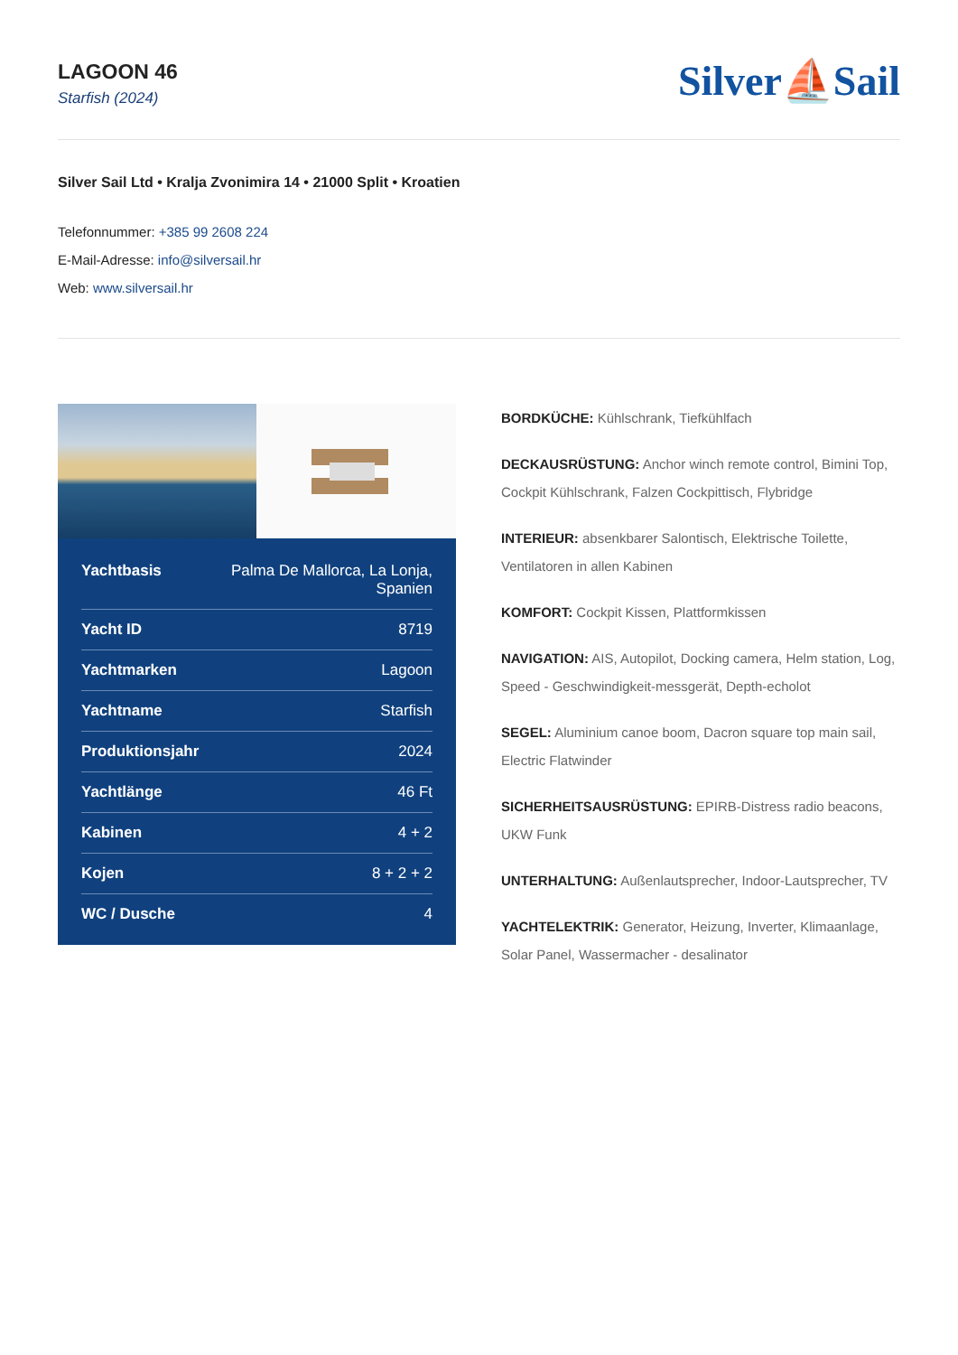LAGOON 46
Starfish (2024)
Silver⛵Sail
Silver Sail Ltd • Kralja Zvonimira 14 • 21000 Split • Kroatien
Telefonnummer: +385 99 2608 224
E-Mail-Adresse: info@silversail.hr
Web: www.silversail.hr
| Yachtbasis | Palma De Mallorca, La Lonja, Spanien |
| Yacht ID | 8719 |
| Yachtmarken | Lagoon |
| Yachtname | Starfish |
| Produktionsjahr | 2024 |
| Yachtlänge | 46 Ft |
| Kabinen | 4 + 2 |
| Kojen | 8 + 2 + 2 |
| WC / Dusche | 4 |
BORDKÜCHE: Kühlschrank, Tiefkühlfach
DECKAUSRÜSTUNG: Anchor winch remote control, Bimini Top, Cockpit Kühlschrank, Falzen Cockpittisch, Flybridge
INTERIEUR: absenkbarer Salontisch, Elektrische Toilette, Ventilatoren in allen Kabinen
KOMFORT: Cockpit Kissen, Plattformkissen
NAVIGATION: AIS, Autopilot, Docking camera, Helm station, Log, Speed - Geschwindigkeit-messgerät, Depth-echolot
SEGEL: Aluminium canoe boom, Dacron square top main sail, Electric Flatwinder
SICHERHEITSAUSRÜSTUNG: EPIRB-Distress radio beacons, UKW Funk
UNTERHALTUNG: Außenlautsprecher, Indoor-Lautsprecher, TV
YACHTELEKTRIK: Generator, Heizung, Inverter, Klimaanlage, Solar Panel, Wassermacher - desalinator